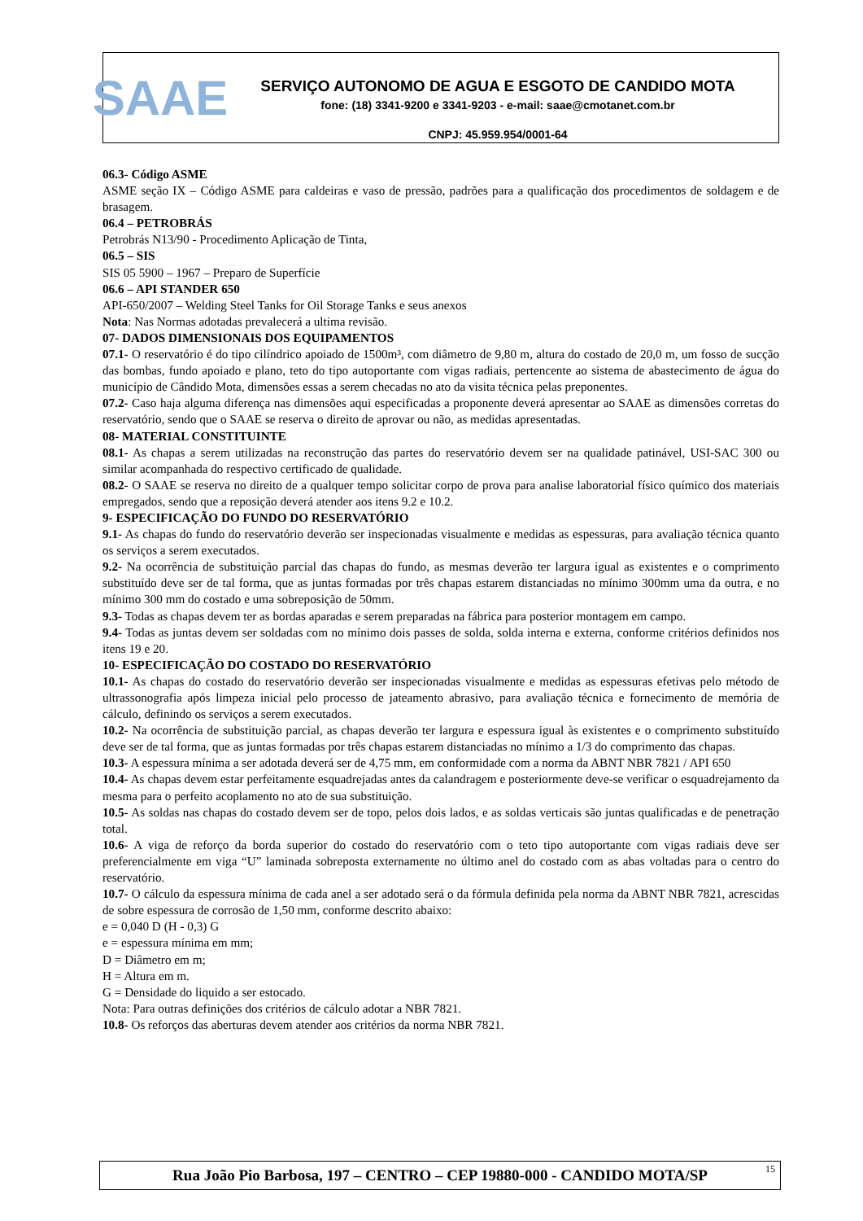SAAE
SERVIÇO AUTONOMO DE AGUA E ESGOTO DE CANDIDO MOTA
fone: (18) 3341-9200 e 3341-9203 - e-mail: saae@cmotanet.com.br
CNPJ: 45.959.954/0001-64
06.3- Código ASME
ASME seção IX – Código ASME para caldeiras e vaso de pressão, padrões para a qualificação dos procedimentos de soldagem e de brasagem.
06.4 – PETROBRÁS
Petrobrás N13/90 - Procedimento Aplicação de Tinta,
06.5 – SIS
SIS 05 5900 – 1967 – Preparo de Superfície
06.6 – API STANDER 650
API-650/2007 – Welding Steel Tanks for Oil Storage Tanks e seus anexos
Nota: Nas Normas adotadas prevalecerá a ultima revisão.
07- DADOS DIMENSIONAIS DOS EQUIPAMENTOS
07.1- O reservatório é do tipo cilíndrico apoiado de 1500m³, com diâmetro de 9,80 m, altura do costado de 20,0 m, um fosso de sucção das bombas, fundo apoiado e plano, teto do tipo autoportante com vigas radiais, pertencente ao sistema de abastecimento de água do município de Cândido Mota, dimensões essas a serem checadas no ato da visita técnica pelas preponentes.
07.2- Caso haja alguma diferença nas dimensões aqui especificadas a proponente deverá apresentar ao SAAE as dimensões corretas do reservatório, sendo que o SAAE se reserva o direito de aprovar ou não, as medidas apresentadas.
08- MATERIAL CONSTITUINTE
08.1- As chapas a serem utilizadas na reconstrução das partes do reservatório devem ser na qualidade patinável, USI-SAC 300 ou similar acompanhada do respectivo certificado de qualidade.
08.2- O SAAE se reserva no direito de a qualquer tempo solicitar corpo de prova para analise laboratorial físico químico dos materiais empregados, sendo que a reposição deverá atender aos itens 9.2 e 10.2.
9- ESPECIFICAÇÃO DO FUNDO DO RESERVATÓRIO
9.1- As chapas do fundo do reservatório deverão ser inspecionadas visualmente e medidas as espessuras, para avaliação técnica quanto os serviços a serem executados.
9.2- Na ocorrência de substituição parcial das chapas do fundo, as mesmas deverão ter largura igual as existentes e o comprimento substituído deve ser de tal forma, que as juntas formadas por três chapas estarem distanciadas no mínimo 300mm uma da outra, e no mínimo 300 mm do costado e uma sobreposição de 50mm.
9.3- Todas as chapas devem ter as bordas aparadas e serem preparadas na fábrica para posterior montagem em campo.
9.4- Todas as juntas devem ser soldadas com no mínimo dois passes de solda, solda interna e externa, conforme critérios definidos nos itens 19 e 20.
10- ESPECIFICAÇÃO DO COSTADO DO RESERVATÓRIO
10.1- As chapas do costado do reservatório deverão ser inspecionadas visualmente e medidas as espessuras efetivas pelo método de ultrassonografia após limpeza inicial pelo processo de jateamento abrasivo, para avaliação técnica e fornecimento de memória de cálculo, definindo os serviços a serem executados.
10.2- Na ocorrência de substituição parcial, as chapas deverão ter largura e espessura igual às existentes e o comprimento substituído deve ser de tal forma, que as juntas formadas por três chapas estarem distanciadas no mínimo a 1/3 do comprimento das chapas.
10.3- A espessura mínima a ser adotada deverá ser de 4,75 mm, em conformidade com a norma da ABNT NBR 7821 / API 650
10.4- As chapas devem estar perfeitamente esquadrejadas antes da calandragem e posteriormente deve-se verificar o esquadrejamento da mesma para o perfeito acoplamento no ato de sua substituição.
10.5- As soldas nas chapas do costado devem ser de topo, pelos dois lados, e as soldas verticais são juntas qualificadas e de penetração total.
10.6- A viga de reforço da borda superior do costado do reservatório com o teto tipo autoportante com vigas radiais deve ser preferencialmente em viga “U” laminada sobreposta externamente no último anel do costado com as abas voltadas para o centro do reservatório.
10.7- O cálculo da espessura mínima de cada anel a ser adotado será o da fórmula definida pela norma da ABNT NBR 7821, acrescidas de sobre espessura de corrosão de 1,50 mm, conforme descrito abaixo:
e = 0,040 D (H - 0,3) G
e = espessura mínima em mm;
D = Diâmetro em m;
H = Altura em m.
G = Densidade do liquido a ser estocado.
Nota: Para outras definições dos critérios de cálculo adotar a NBR 7821.
10.8- Os reforços das aberturas devem atender aos critérios da norma NBR 7821.
Rua João Pio Barbosa, 197 – CENTRO – CEP 19880-000 - CANDIDO MOTA/SP 15